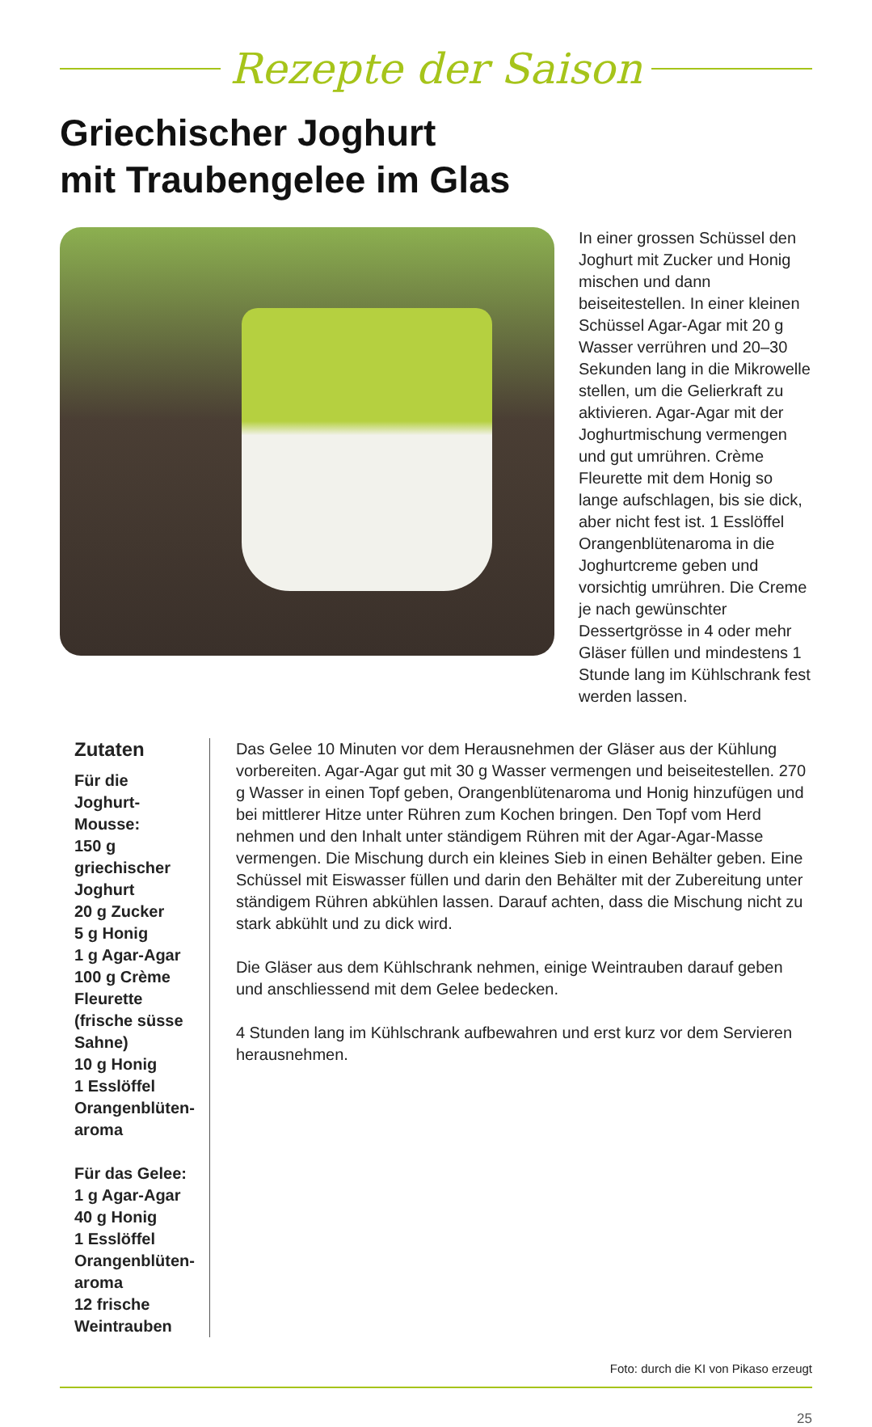Rezepte der Saison
Griechischer Joghurt
mit Traubengelee im Glas
In einer grossen Schüssel den Joghurt mit Zucker und Honig mischen und dann beiseitestellen. In einer kleinen Schüssel Agar-Agar mit 20 g Wasser verrühren und 20–30 Sekunden lang in die Mikrowelle stellen, um die Gelierkraft zu aktivieren. Agar-Agar mit der Joghurtmischung vermengen und gut umrühren. Crème Fleurette mit dem Honig so lange aufschlagen, bis sie dick, aber nicht fest ist. 1 Esslöffel Orangenblütenaroma in die Joghurtcreme geben und vorsichtig umrühren. Die Creme je nach gewünschter Dessertgrösse in 4 oder mehr Gläser füllen und mindestens 1 Stunde lang im Kühlschrank fest werden lassen.
Zutaten
Für die Joghurt-Mousse:
150 g griechischer Joghurt
20 g Zucker
5 g Honig
1 g Agar-Agar
100 g Crème Fleurette (frische süsse Sahne)
10 g Honig
1 Esslöffel Orangenblüten-aroma
Für das Gelee:
1 g Agar-Agar
40 g Honig
1 Esslöffel Orangenblüten-aroma
12 frische Weintrauben
Das Gelee 10 Minuten vor dem Herausnehmen der Gläser aus der Kühlung vorbereiten. Agar-Agar gut mit 30 g Wasser vermengen und beiseitestellen. 270 g Wasser in einen Topf geben, Orangenblütenaroma und Honig hinzufügen und bei mittlerer Hitze unter Rühren zum Kochen bringen. Den Topf vom Herd nehmen und den Inhalt unter ständigem Rühren mit der Agar-Agar-Masse vermengen. Die Mischung durch ein kleines Sieb in einen Behälter geben. Eine Schüssel mit Eiswasser füllen und darin den Behälter mit der Zubereitung unter ständigem Rühren abkühlen lassen. Darauf achten, dass die Mischung nicht zu stark abkühlt und zu dick wird.
Die Gläser aus dem Kühlschrank nehmen, einige Weintrauben darauf geben und anschliessend mit dem Gelee bedecken.
4 Stunden lang im Kühlschrank aufbewahren und erst kurz vor dem Servieren herausnehmen.
Foto: durch die KI von Pikaso erzeugt
25